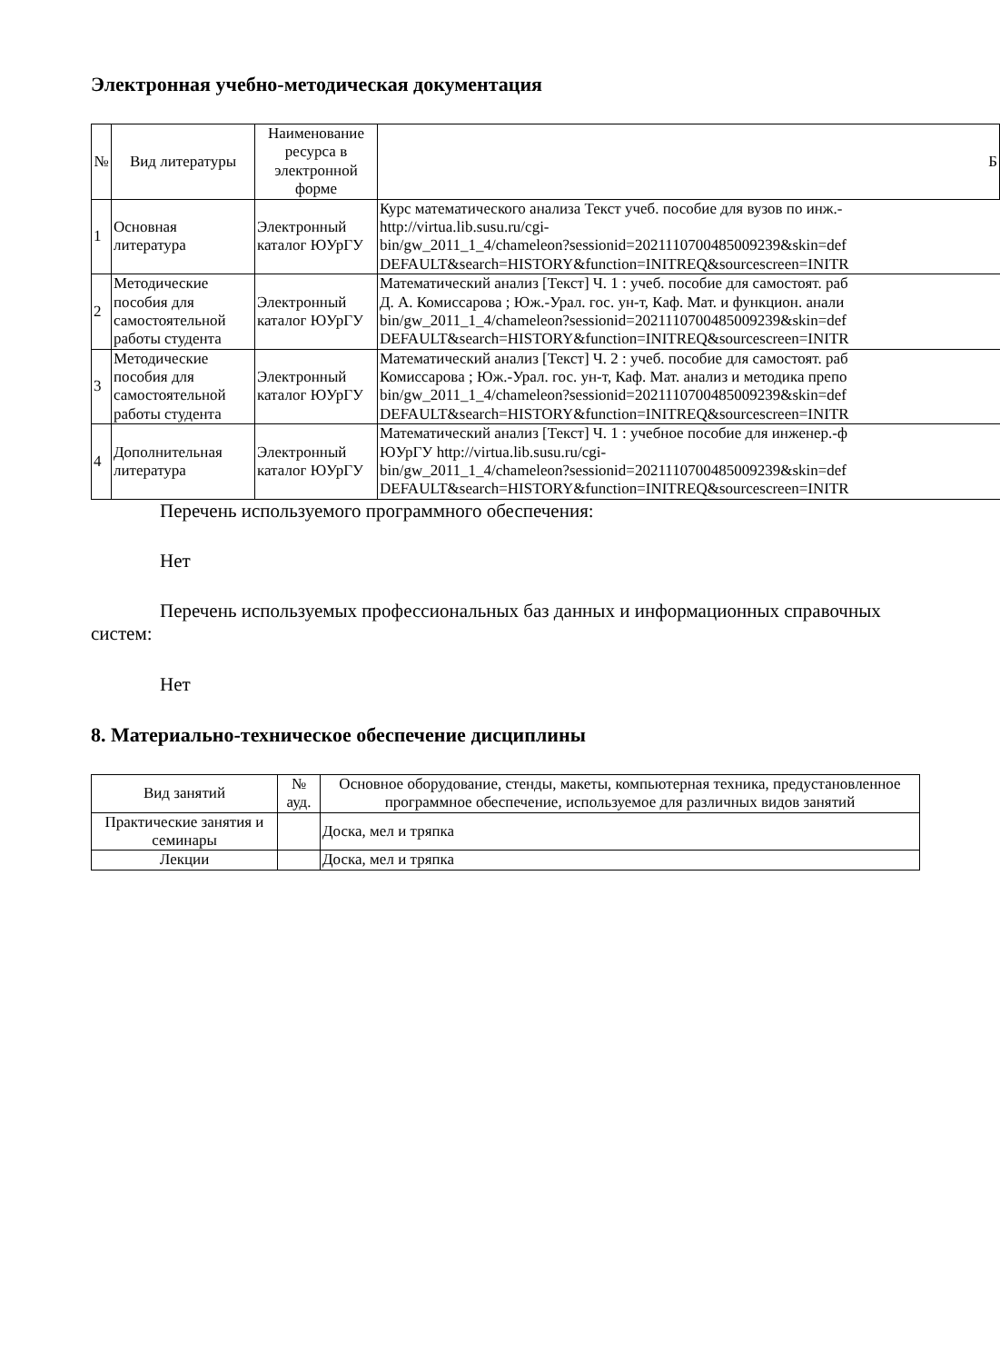Электронная учебно-методическая документация
| № | Вид литературы | Наименование ресурса в электронной форме | Б |
| --- | --- | --- | --- |
| 1 | Основная литература | Электронный каталог ЮУрГУ | Курс математического анализа Текст учеб. пособие для вузов по инж.- http://virtua.lib.susu.ru/cgi- bin/gw_2011_1_4/chameleon?sessionid=2021110700485009239&skin=def DEFAULT&search=HISTORY&function=INITREQ&sourcescreen=INITR |
| 2 | Методические пособия для самостоятельной работы студента | Электронный каталог ЮУрГУ | Математический анализ [Текст] Ч. 1 : учеб. пособие для самостоят. раб Д. А. Комиссарова ; Юж.-Урал. гос. ун-т, Каф. Мат. и функцион. анали bin/gw_2011_1_4/chameleon?sessionid=2021110700485009239&skin=def DEFAULT&search=HISTORY&function=INITREQ&sourcescreen=INITR |
| 3 | Методические пособия для самостоятельной работы студента | Электронный каталог ЮУрГУ | Математический анализ [Текст] Ч. 2 : учеб. пособие для самостоят. раб Комиссарова ; Юж.-Урал. гос. ун-т, Каф. Мат. анализ и методика препо bin/gw_2011_1_4/chameleon?sessionid=2021110700485009239&skin=def DEFAULT&search=HISTORY&function=INITREQ&sourcescreen=INITR |
| 4 | Дополнительная литература | Электронный каталог ЮУрГУ | Математический анализ [Текст] Ч. 1 : учебное пособие для инженер.-ф ЮУрГУ http://virtua.lib.susu.ru/cgi- bin/gw_2011_1_4/chameleon?sessionid=2021110700485009239&skin=def DEFAULT&search=HISTORY&function=INITREQ&sourcescreen=INITR |
Перечень используемого программного обеспечения:
Нет
Перечень используемых профессиональных баз данных и информационных справочных систем:
Нет
8. Материально-техническое обеспечение дисциплины
| Вид занятий | № ауд. | Основное оборудование, стенды, макеты, компьютерная техника, предустановленное программное обеспечение, используемое для различных видов занятий |
| --- | --- | --- |
| Практические занятия и семинары | | Доска, мел и тряпка |
| Лекции | | Доска, мел и тряпка |